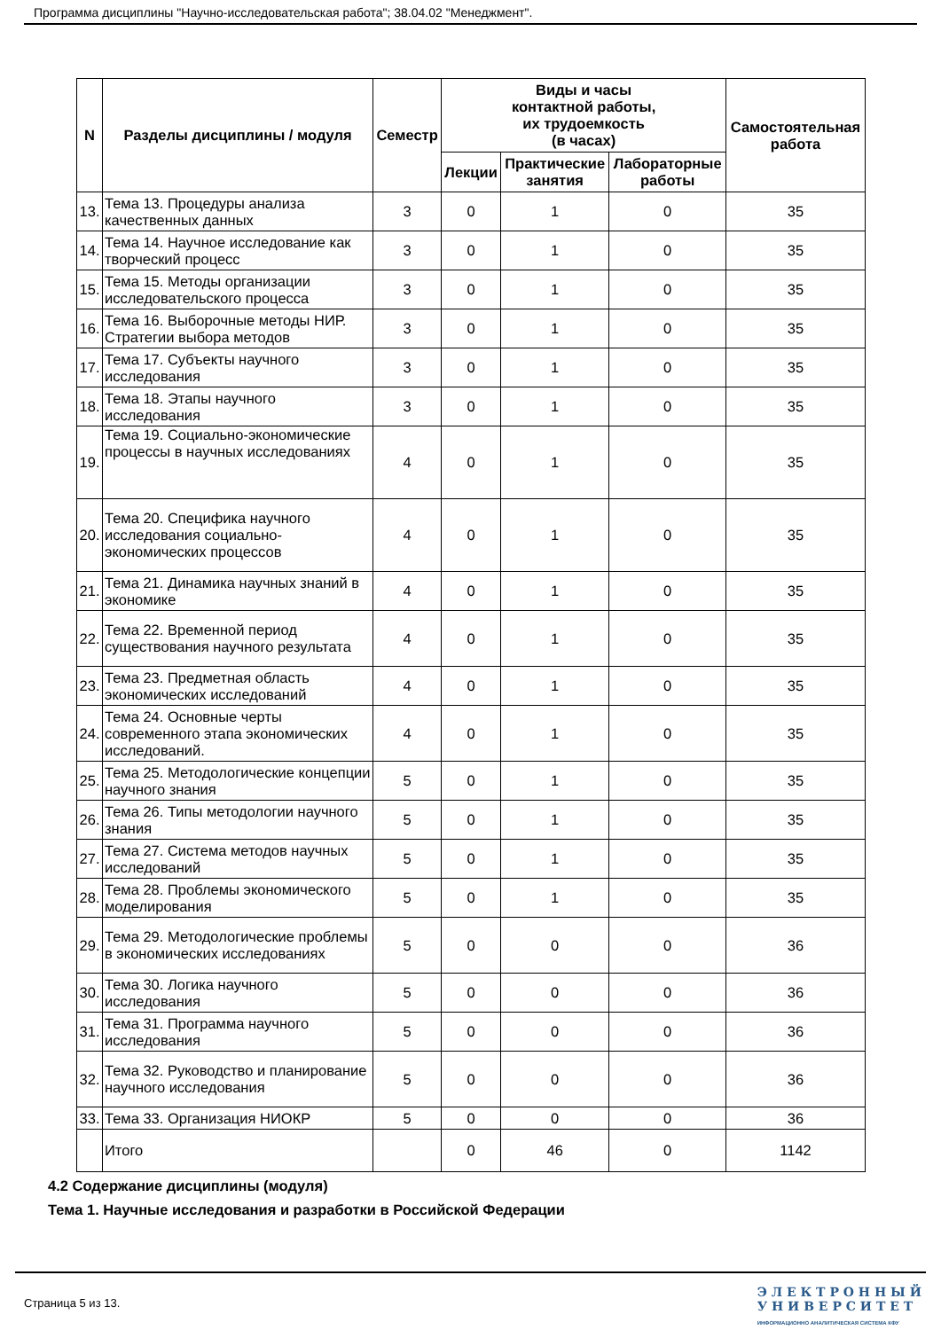Программа дисциплины "Научно-исследовательская работа"; 38.04.02 "Менеджмент".
| N | Разделы дисциплины / модуля | Семестр | Виды и часы контактной работы, их трудоемкость (в часах) | | | Самостоятельная работа |
| --- | --- | --- | --- | --- | --- | --- |
| | | | Лекции | Практические занятия | Лабораторные работы | |
| 13. | Тема 13. Процедуры анализа качественных данных | 3 | 0 | 1 | 0 | 35 |
| 14. | Тема 14. Научное исследование как творческий процесс | 3 | 0 | 1 | 0 | 35 |
| 15. | Тема 15. Методы организации исследовательского процесса | 3 | 0 | 1 | 0 | 35 |
| 16. | Тема 16. Выборочные методы НИР. Стратегии выбора методов | 3 | 0 | 1 | 0 | 35 |
| 17. | Тема 17. Субъекты научного исследования | 3 | 0 | 1 | 0 | 35 |
| 18. | Тема 18. Этапы научного исследования | 3 | 0 | 1 | 0 | 35 |
| 19. | Тема 19. Социально-экономические процессы в научных исследованиях | 4 | 0 | 1 | 0 | 35 |
| 20. | Тема 20. Специфика научного исследования социально-экономических процессов | 4 | 0 | 1 | 0 | 35 |
| 21. | Тема 21. Динамика научных знаний в экономике | 4 | 0 | 1 | 0 | 35 |
| 22. | Тема 22. Временной период существования научного результата | 4 | 0 | 1 | 0 | 35 |
| 23. | Тема 23. Предметная область экономических исследований | 4 | 0 | 1 | 0 | 35 |
| 24. | Тема 24. Основные черты современного этапа экономических исследований. | 4 | 0 | 1 | 0 | 35 |
| 25. | Тема 25. Методологические концепции научного знания | 5 | 0 | 1 | 0 | 35 |
| 26. | Тема 26. Типы методологии научного знания | 5 | 0 | 1 | 0 | 35 |
| 27. | Тема 27. Система методов научных исследований | 5 | 0 | 1 | 0 | 35 |
| 28. | Тема 28. Проблемы экономического моделирования | 5 | 0 | 1 | 0 | 35 |
| 29. | Тема 29. Методологические проблемы в экономических исследованиях | 5 | 0 | 0 | 0 | 36 |
| 30. | Тема 30. Логика научного исследования | 5 | 0 | 0 | 0 | 36 |
| 31. | Тема 31. Программа научного исследования | 5 | 0 | 0 | 0 | 36 |
| 32. | Тема 32. Руководство и планирование научного исследования | 5 | 0 | 0 | 0 | 36 |
| 33. | Тема 33. Организация НИОКР | 5 | 0 | 0 | 0 | 36 |
| | Итого | | 0 | 46 | 0 | 1142 |
4.2 Содержание дисциплины (модуля)
Тема 1. Научные исследования и разработки в Российской Федерации
Страница 5 из 13.
Э Л Е К Т Р О Н Н Ы Й
У Н И В Е Р С И Т Е Т
ИНФОРМАЦИОННО АНАЛИТИЧЕСКАЯ СИСТЕМА КФУ